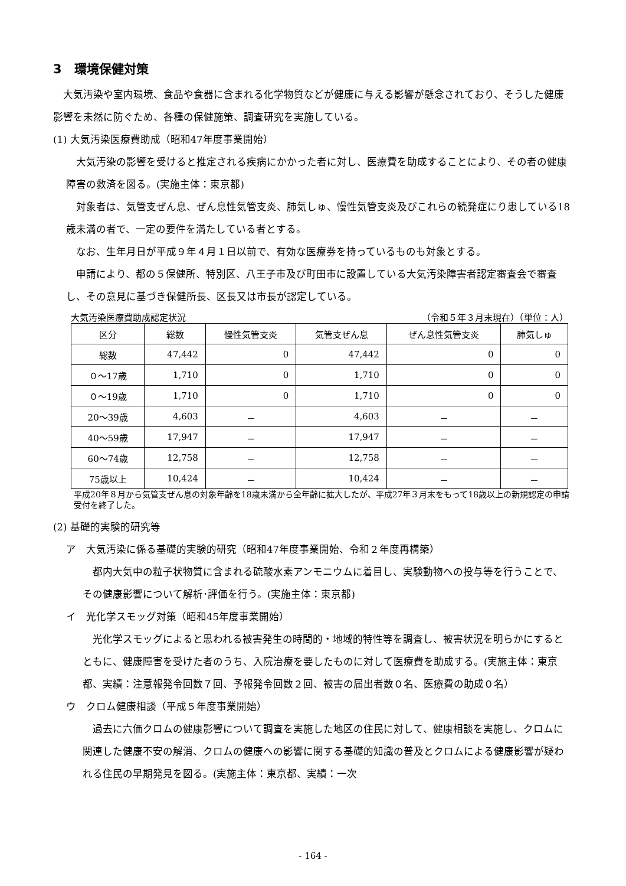3　環境保健対策
　大気汚染や室内環境、食品や食器に含まれる化学物質などが健康に与える影響が懸念されており、そうした健康影響を未然に防ぐため、各種の保健施策、調査研究を実施している。
(1) 大気汚染医療費助成（昭和47年度事業開始）
　大気汚染の影響を受けると推定される疾病にかかった者に対し、医療費を助成することにより、その者の健康障害の救済を図る。(実施主体：東京都)
　対象者は、気管支ぜん息、ぜん息性気管支炎、肺気しゅ、慢性気管支炎及びこれらの続発症にり患している18歳未満の者で、一定の要件を満たしている者とする。
　なお、生年月日が平成９年４月１日以前で、有効な医療券を持っているものも対象とする。
　申請により、都の５保健所、特別区、八王子市及び町田市に設置している大気汚染障害者認定審査会で審査し、その意見に基づき保健所長、区長又は市長が認定している。
大気汚染医療費助成認定状況 （令和５年３月末現在）（単位：人）
| 区分 | 総数 | 慢性気管支炎 | 気管支ぜん息 | ぜん息性気管支炎 | 肺気しゅ |
| --- | --- | --- | --- | --- | --- |
| 総数 | 47,442 | 0 | 47,442 | 0 | 0 |
| ０～17歳 | 1,710 | 0 | 1,710 | 0 | 0 |
| ０～19歳 | 1,710 | 0 | 1,710 | 0 | 0 |
| 20～39歳 | 4,603 | － | 4,603 | － | － |
| 40～59歳 | 17,947 | － | 17,947 | － | － |
| 60～74歳 | 12,758 | － | 12,758 | － | － |
| 75歳以上 | 10,424 | － | 10,424 | － | － |
平成20年８月から気管支ぜん息の対象年齢を18歳未満から全年齢に拡大したが、平成27年３月末をもって18歳以上の新規認定の申請受付を終了した。
(2) 基礎的実験的研究等
ア　大気汚染に係る基礎的実験的研究（昭和47年度事業開始、令和２年度再構築）
　都内大気中の粒子状物質に含まれる硫酸水素アンモニウムに着目し、実験動物への投与等を行うことで、その健康影響について解析･評価を行う。(実施主体：東京都)
イ　光化学スモッグ対策（昭和45年度事業開始）
　光化学スモッグによると思われる被害発生の時間的・地域的特性等を調査し、被害状況を明らかにするとともに、健康障害を受けた者のうち、入院治療を要したものに対して医療費を助成する。(実施主体：東京都、実績：注意報発令回数７回、予報発令回数２回、被害の届出者数０名、医療費の助成０名）
ウ　クロム健康相談（平成５年度事業開始）
　過去に六価クロムの健康影響について調査を実施した地区の住民に対して、健康相談を実施し、クロムに関連した健康不安の解消、クロムの健康への影響に関する基礎的知識の普及とクロムによる健康影響が疑われる住民の早期発見を図る。(実施主体：東京都、実績：一次
- 164 -